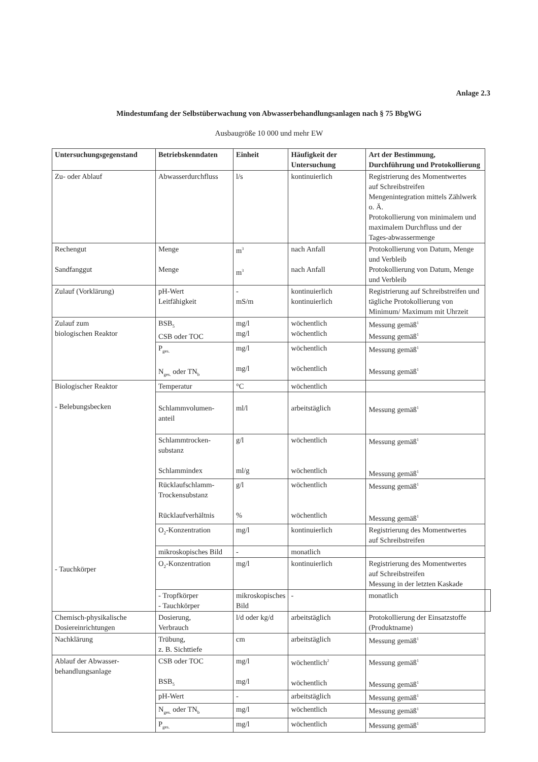Anlage 2.3
Mindestumfang der Selbstüberwachung von Abwasserbehandlungsanlagen nach § 75 BbgWG
Ausbaugröße 10 000 und mehr EW
| Untersuchungsgegenstand | Betriebskenndaten | Einheit | Häufigkeit der Untersuchung | Art der Bestimmung, Durchführung und Protokollierung | |
| --- | --- | --- | --- | --- | --- |
| Zu- oder Ablauf | Abwasserdurchfluss | l/s | kontinuierlich | Registrierung des Momentwertes auf Schreibstreifen Mengenintegration mittels Zählwerk o. Ä. Protokollierung von minimalem und maximalem Durchfluss und der Tages-abwassermenge | |
| Rechengut Sandfanggut | Menge Menge | m<sup>3</sup> m<sup>3</sup> | nach Anfall nach Anfall | Protokollierung von Datum, Menge und Verbleib Protokollierung von Datum, Menge und Verbleib | |
| Zulauf (Vorklärung) | pH-Wert Leitfähigkeit | - mS/m | kontinuierlich kontinuierlich | Registrierung auf Schreibstreifen und tägliche Protokollierung von Minimum/ Maximum mit Uhrzeit | |
| Zulauf zum biologischen Reaktor | BSB<sub>5</sub> CSB oder TOC | mg/l mg/l | wöchentlich wöchentlich | Messung gemäß<sup>1</sup> Messung gemäß<sup>1</sup> | |
| | P<sub>ges.</sub> N<sub>ges.</sub> oder TN<sub>b</sub> | mg/l mg/l | wöchentlich wöchentlich | Messung gemäß<sup>1</sup> Messung gemäß<sup>1</sup> | |
| Biologischer Reaktor - Belebungsbecken - Tauchkörper | Temperatur | °C | wöchentlich | | |
| | Schlammvolumen- anteil | ml/l | arbeitstäglich | Messung gemäß<sup>1</sup> | |
| | Schlammtrocken- substanz Schlammindex | g/l ml/g | wöchentlich wöchentlich | Messung gemäß<sup>1</sup> Messung gemäß<sup>1</sup> | |
| | Rücklaufschlamm- Trockensubstanz Rücklaufverhältnis | g/l % | wöchentlich wöchentlich | Messung gemäß<sup>1</sup> Messung gemäß<sup>1</sup> | |
| | O<sub>2</sub>-Konzentration | mg/l | kontinuierlich | Registrierung des Momentwertes auf Schreibstreifen | |
| | mikroskopisches Bild | - | monatlich | | |
| | O<sub>2</sub>-Konzentration | mg/l | kontinuierlich | Registrierung des Momentwertes auf Schreibstreifen Messung in der letzten Kaskade | |
| | - Tropfkörper - Tauchkörper | mikroskopisches Bild | - | monatlich | |
| Chemisch-physikalische Dosiereinrichtungen | Dosierung, Verbrauch | l/d oder kg/d | arbeitstäglich | Protokollierung der Einsatzstoffe (Produktname) | |
| Nachklärung | Trübung, z. B. Sichttiefe | cm | arbeitstäglich | Messung gemäß<sup>1</sup> | |
| Ablauf der Abwasser- behandlungsanlage | CSB oder TOC BSB<sub>5</sub> | mg/l mg/l | wöchentlich<sup>2</sup> wöchentlich | Messung gemäß<sup>1</sup> Messung gemäß<sup>1</sup> | |
| | pH-Wert | - | arbeitstäglich | Messung gemäß<sup>1</sup> | |
| | N<sub>ges.</sub> oder TN<sub>b</sub> | mg/l | wöchentlich | Messung gemäß<sup>1</sup> | |
| | P<sub>ges.</sub> | mg/l | wöchentlich | Messung gemäß<sup>1</sup> | |